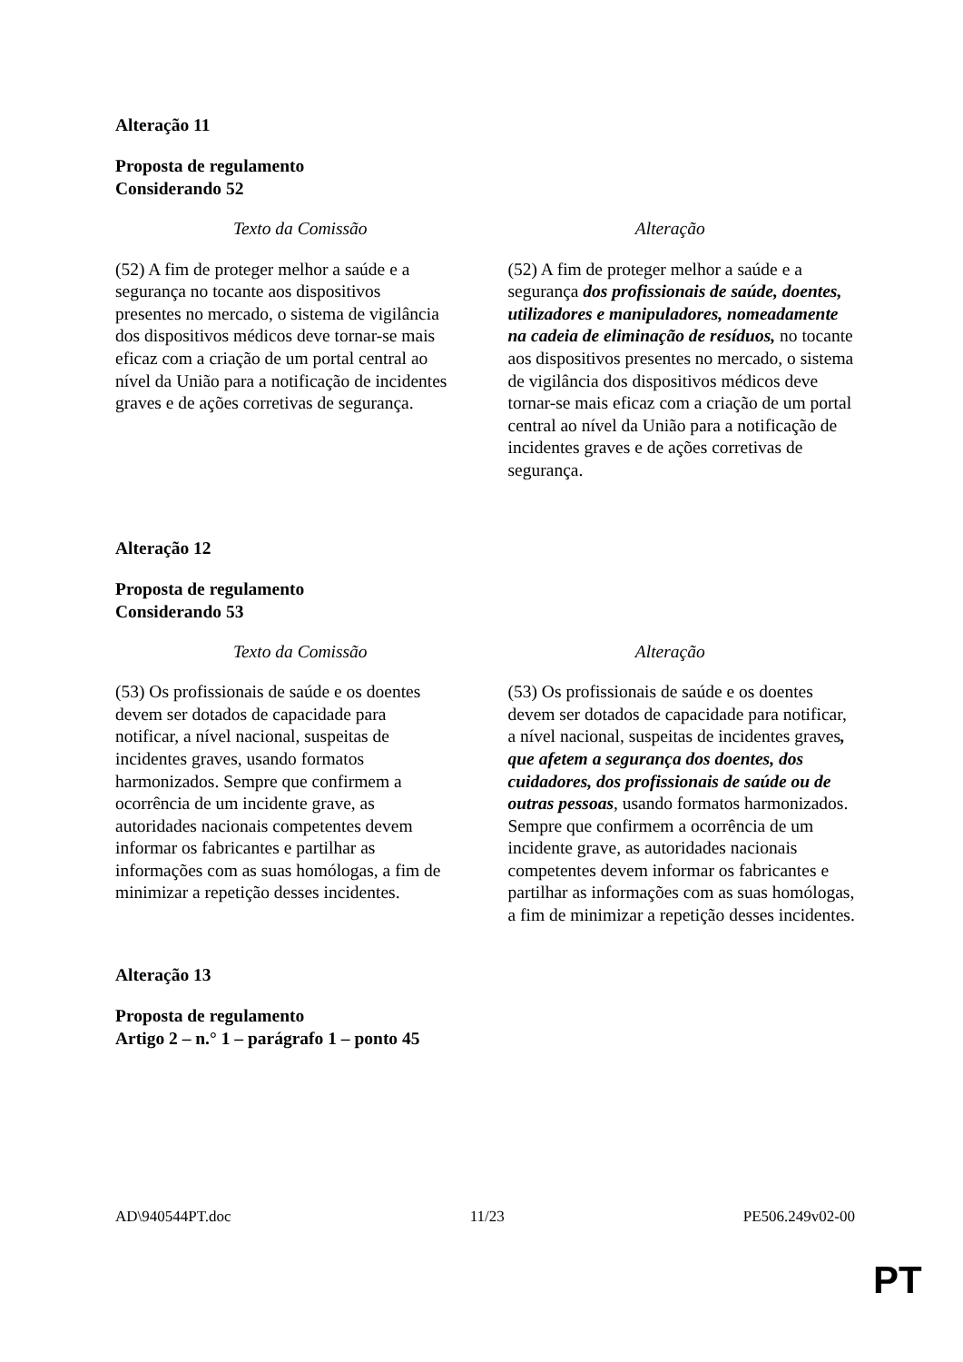Alteração 11
Proposta de regulamento
Considerando 52
| Texto da Comissão | Alteração |
| --- | --- |
| (52) A fim de proteger melhor a saúde e a segurança no tocante aos dispositivos presentes no mercado, o sistema de vigilância dos dispositivos médicos deve tornar-se mais eficaz com a criação de um portal central ao nível da União para a notificação de incidentes graves e de ações corretivas de segurança. | (52) A fim de proteger melhor a saúde e a segurança dos profissionais de saúde, doentes, utilizadores e manipuladores, nomeadamente na cadeia de eliminação de resíduos, no tocante aos dispositivos presentes no mercado, o sistema de vigilância dos dispositivos médicos deve tornar-se mais eficaz com a criação de um portal central ao nível da União para a notificação de incidentes graves e de ações corretivas de segurança. |
Alteração 12
Proposta de regulamento
Considerando 53
| Texto da Comissão | Alteração |
| --- | --- |
| (53) Os profissionais de saúde e os doentes devem ser dotados de capacidade para notificar, a nível nacional, suspeitas de incidentes graves, usando formatos harmonizados. Sempre que confirmem a ocorrência de um incidente grave, as autoridades nacionais competentes devem informar os fabricantes e partilhar as informações com as suas homólogas, a fim de minimizar a repetição desses incidentes. | (53) Os profissionais de saúde e os doentes devem ser dotados de capacidade para notificar, a nível nacional, suspeitas de incidentes graves , que afetem a segurança dos doentes, dos cuidadores, dos profissionais de saúde ou de outras pessoas , usando formatos harmonizados. Sempre que confirmem a ocorrência de um incidente grave, as autoridades nacionais competentes devem informar os fabricantes e partilhar as informações com as suas homólogas, a fim de minimizar a repetição desses incidentes. |
Alteração 13
Proposta de regulamento
Artigo 2 – n.° 1 – parágrafo 1 – ponto 45
AD\940544PT.doc 11/23 PE506.249v02-00
PT